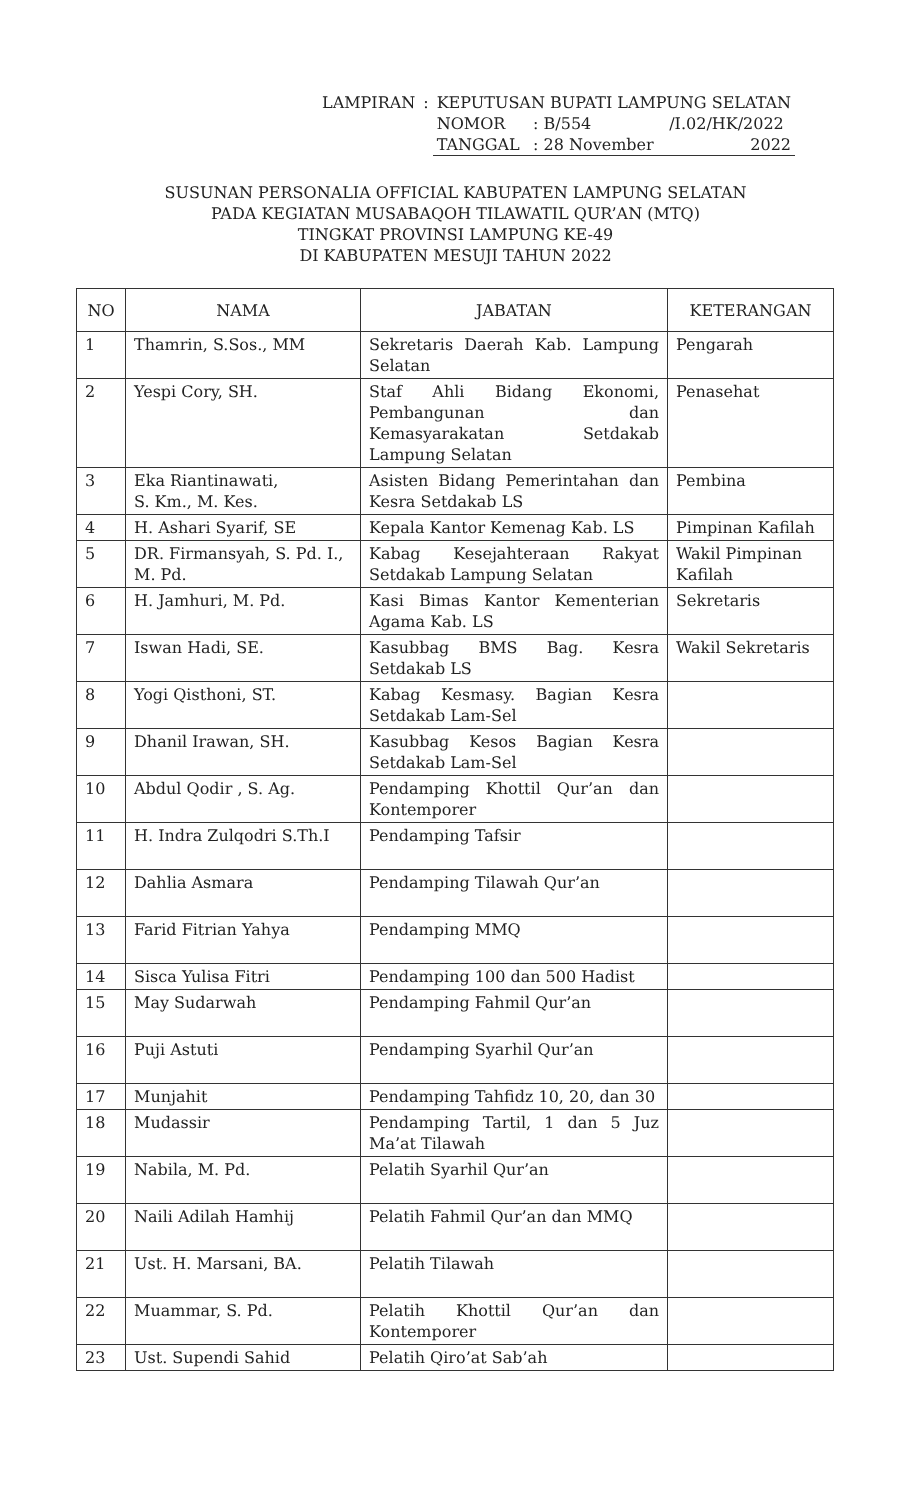| LAMPIRAN | : | KEPUTUSAN BUPATI LAMPUNG SELATAN | | |
| | | NOMOR | : B/554 | /I.02/HK/2022 |
| | | TANGGAL | : 28 November | 2022 |
SUSUNAN PERSONALIA OFFICIAL KABUPATEN LAMPUNG SELATAN
PADA KEGIATAN MUSABAQOH TILAWATIL QUR’AN (MTQ)
TINGKAT PROVINSI LAMPUNG KE-49
DI KABUPATEN MESUJI TAHUN 2022
| NO | NAMA | JABATAN | KETERANGAN |
| --- | --- | --- | --- |
| 1 | Thamrin, S.Sos., MM | Sekretaris Daerah Kab. Lampung Selatan | Pengarah |
| 2 | Yespi Cory, SH. | Staf Ahli Bidang Ekonomi, Pembangunan dan Kemasyarakatan Setdakab Lampung Selatan | Penasehat |
| 3 | Eka Riantinawati, S. Km., M. Kes. | Asisten Bidang Pemerintahan dan Kesra Setdakab LS | Pembina |
| 4 | H. Ashari Syarif, SE | Kepala Kantor Kemenag Kab. LS | Pimpinan Kafilah |
| 5 | DR. Firmansyah, S. Pd. I., M. Pd. | Kabag Kesejahteraan Rakyat Setdakab Lampung Selatan | Wakil Pimpinan Kafilah |
| 6 | H. Jamhuri, M. Pd. | Kasi Bimas Kantor Kementerian Agama Kab. LS | Sekretaris |
| 7 | Iswan Hadi, SE. | Kasubbag BMS Bag. Kesra Setdakab LS | Wakil Sekretaris |
| 8 | Yogi Qisthoni, ST. | Kabag Kesmasy. Bagian Kesra Setdakab Lam-Sel | |
| 9 | Dhanil Irawan, SH. | Kasubbag Kesos Bagian Kesra Setdakab Lam-Sel | |
| 10 | Abdul Qodir , S. Ag. | Pendamping Khottil Qur’an dan Kontemporer | |
| 11 | H. Indra Zulqodri S.Th.I | Pendamping Tafsir | |
| 12 | Dahlia Asmara | Pendamping Tilawah Qur’an | |
| 13 | Farid Fitrian Yahya | Pendamping MMQ | |
| 14 | Sisca Yulisa Fitri | Pendamping 100 dan 500 Hadist | |
| 15 | May Sudarwah | Pendamping Fahmil Qur’an | |
| 16 | Puji Astuti | Pendamping Syarhil Qur’an | |
| 17 | Munjahit | Pendamping Tahfidz 10, 20, dan 30 | |
| 18 | Mudassir | Pendamping Tartil, 1 dan 5 Juz Ma’at Tilawah | |
| 19 | Nabila, M. Pd. | Pelatih Syarhil Qur’an | |
| 20 | Naili Adilah Hamhij | Pelatih Fahmil Qur’an dan MMQ | |
| 21 | Ust. H. Marsani, BA. | Pelatih Tilawah | |
| 22 | Muammar, S. Pd. | Pelatih Khottil Qur’an dan Kontemporer | |
| 23 | Ust. Supendi Sahid | Pelatih Qiro’at Sab’ah | |